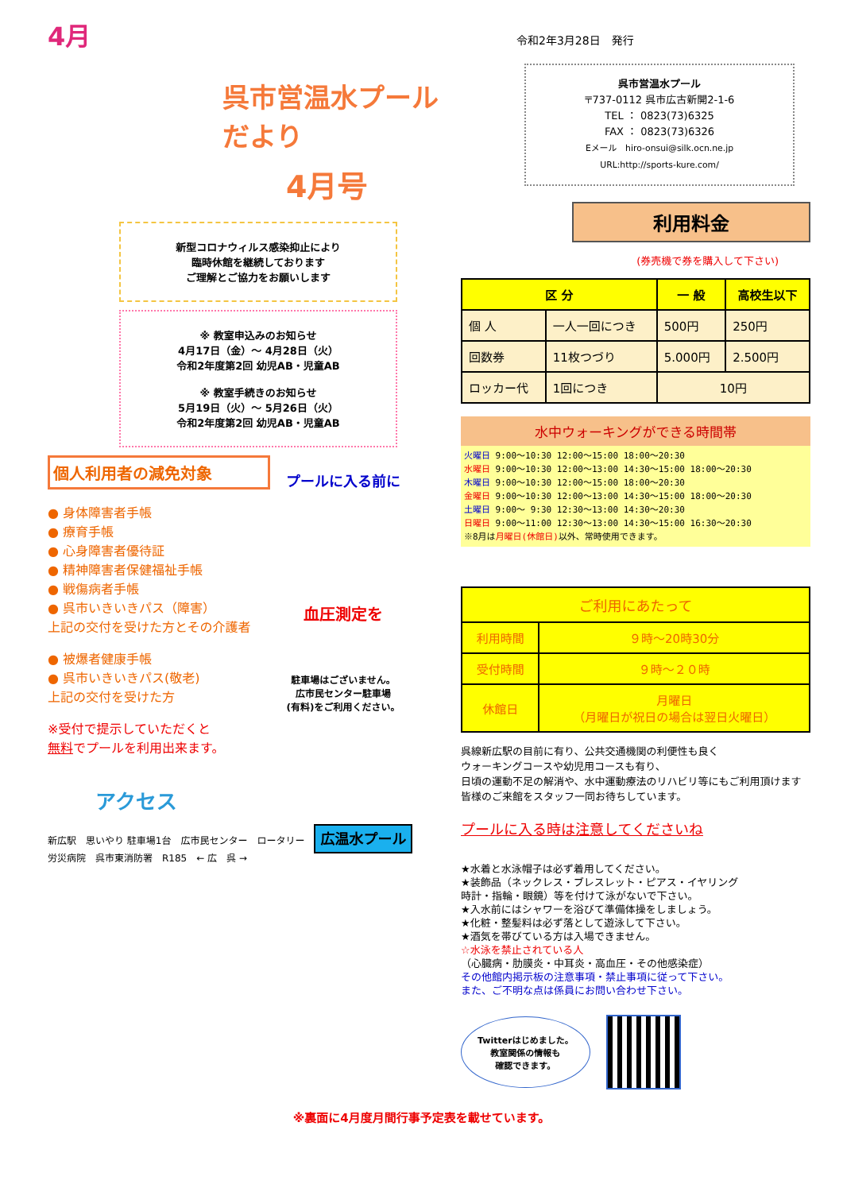4月
呉市営温水プールだより
4月号
新型コロナウィルス感染抑止により
臨時休館を継続しております
ご理解とご協力をお願いします
※ 教室申込みのお知らせ
4月17日（金）～ 4月28日（火）
令和2年度第2回 幼児AB・児童AB
※ 教室手続きのお知らせ
5月19日（火）～ 5月26日（火）
令和2年度第2回 幼児AB・児童AB
個人利用者の減免対象
● 身体障害者手帳
● 療育手帳
● 心身障害者優待証
● 精神障害者保健福祉手帳
● 戦傷病者手帳
● 呉市いきいきパス（障害）
上記の交付を受けた方とその介護者
● 被爆者健康手帳
● 呉市いきいきパス(敬老)
上記の交付を受けた方
※受付で提示していただくと
無料でプールを利用出来ます。
プールに入る前に
血圧測定を
駐車場はございません。
広市民センター駐車場
(有料)をご利用ください。
アクセス
新広駅　思いやり 駐車場1台　広市民センター　ロータリー　広温水プール
労災病院　呉市東消防署　R185　← 広　呉 →
令和2年3月28日　発行
呉市営温水プール
〒737-0112 呉市広古新開2-1-6
TEL ： 0823(73)6325
FAX ： 0823(73)6326
Eメール　hiro-onsui@silk.ocn.ne.jp
URL:http://sports-kure.com/
利用料金
(券売機で券を購入して下さい)
| 区 分 | | 一 般 | 高校生以下 |
| --- | --- | --- | --- |
| 個 人 | 一人一回につき | 500円 | 250円 |
| 回数券 | 11枚つづり | 5.000円 | 2.500円 |
| ロッカー代 | 1回につき | 10円 | |
水中ウォーキングができる時間帯
火曜日 9:00～10:30 12:00～15:00 18:00～20:30
水曜日 9:00～10:30 12:00～13:00 14:30～15:00 18:00～20:30
木曜日 9:00～10:30 12:00～15:00 18:00～20:30
金曜日 9:00～10:30 12:00～13:00 14:30～15:00 18:00～20:30
土曜日 9:00～ 9:30 12:30～13:00 14:30～20:30
日曜日 9:00～11:00 12:30～13:00 14:30～15:00 16:30～20:30
※8月は月曜日(休館日) 以外、常時使用できます。
| ご利用にあたって | |
| 利用時間 | ９時～20時30分 |
| 受付時間 | ９時～２０時 |
| 休館日 | 月曜日 （月曜日が祝日の場合は翌日火曜日） |
呉線新広駅の目前に有り、公共交通機関の利便性も良く
ウォーキングコースや幼児用コースも有り、
日頃の運動不足の解消や、水中運動療法のリハビリ等にもご利用頂けます
皆様のご来館をスタッフ一同お待ちしています。
プールに入る時は注意してくださいね
★水着と水泳帽子は必ず着用してください。
★装飾品（ネックレス・ブレスレット・ピアス・イヤリング
時計・指輪・眼鏡）等を付けて泳がないで下さい。
★入水前にはシャワーを浴びて準備体操をしましょう。
★化粧・整髪料は必ず落として遊泳して下さい。
★酒気を帯びている方は入場できません。
☆水泳を禁止されている人
（心臓病・肋膜炎・中耳炎・高血圧・その他感染症）
その他館内掲示板の注意事項・禁止事項に従って下さい。
また、ご不明な点は係員にお問い合わせ下さい。
Twitterはじめました。
教室関係の情報も
確認できます。
※裏面に4月度月間行事予定表を載せています。